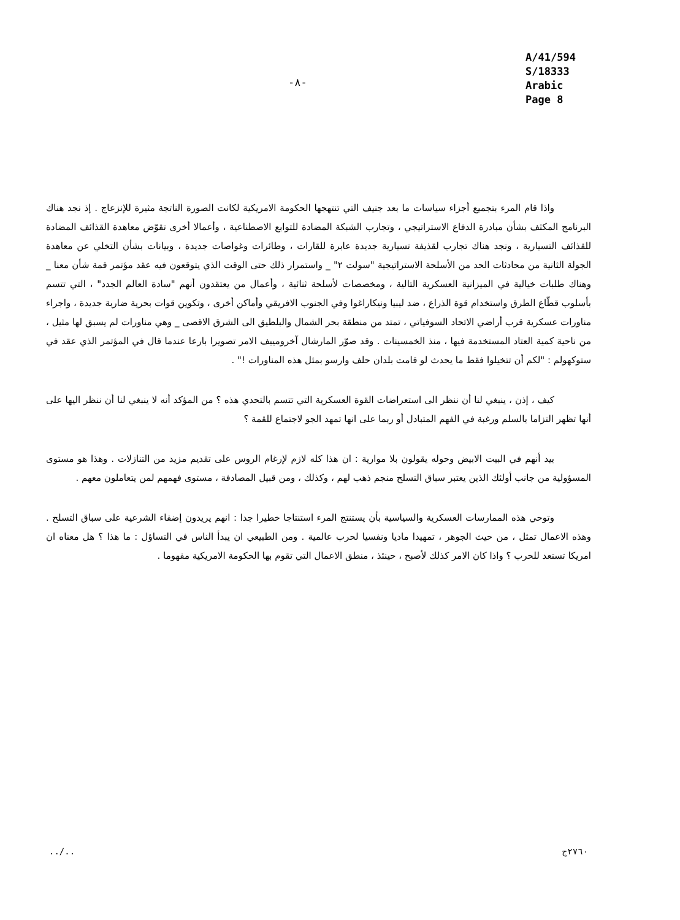-٨-
A/41/594
S/18333
Arabic
Page 8
واذا قام المرء بتجميع أجزاء سياسات ما بعد جنيف التي تنتهجها الحكومة الامريكية لكانت الصورة الناتجة مثيرة للإنزعاج . إذ نجد هناك البرنامج المكثف بشأن مبادرة الدفاع الاستراتيجي ، وتجارب الشبكة المضادة للتوابع الاصطناعية ، وأعمالا أخرى تقوّض معاهدة القذائف المضادة للقذائف التسيارية ، ونجد هناك تجارب لقذيفة تسيارية جديدة عابرة للقارات ، وطائرات وغواصات جديدة ، وبيانات بشأن التخلي عن معاهدة الجولة الثانية من محادثات الحد من الأسلحة الاستراتيجية "سولت ٢" _ واستمرار ذلك حتى الوقت الذي يتوقعون فيه عقد مؤتمر قمة شأن معنا _ وهناك طلبات خيالية في الميزانية العسكرية التالية ، ومخصصات لأسلحة ثنائية ، وأعمال من يعتقدون أنهم "سادة العالم الجدد" ، التي تتسم بأسلوب قطّاع الطرق واستخدام قوة الذراع ، ضد ليبيا ونيكاراغوا وفي الجنوب الافريقي وأماكن أخرى ، وتكوين قوات بحرية ضاربة جديدة ، واجراء مناورات عسكرية قرب أراضي الاتحاد السوفياتي ، تمتد من منطقة بحر الشمال والبلطيق الى الشرق الاقصى _ وهي مناورات لم يسبق لها مثيل ، من ناحية كمية العتاد المستخدمة فيها ، منذ الخمسينات . وقد صوّر المارشال آخرومييف الامر تصويرا بارعا عندما قال في المؤتمر الذي عقد في ستوكهولم : "لكم أن تتخيلوا فقط ما يحدث لو قامت بلدان حلف وارسو بمثل هذه المناورات !" .
كيف ، إذن ، ينبغي لنا أن ننظر الى استعراضات القوة العسكرية التي تتسم بالتحدي هذه ؟ من المؤكد أنه لا ينبغي لنا أن ننظر اليها على أنها تظهر التزاما بالسلم ورغبة في الفهم المتبادل أو ربما على انها تمهد الجو لاجتماع للقمة ؟
بيد أنهم في البيت الابيض وحوله يقولون بلا موارية : ان هذا كله لازم لإرغام الروس على تقديم مزيد من التنازلات . وهذا هو مستوى المسؤولية من جانب أولئك الذين يعتبر سباق التسلح منجم ذهب لهم ، وكذلك ، ومن قبيل المصادفة ، مستوى فهمهم لمن يتعاملون معهم .
وتوحي هذه الممارسات العسكرية والسياسية بأن يستنتج المرء استنتاجا خطيرا جدا : انهم يريدون إضفاء الشرعية على سباق التسلح . وهذه الاعمال تمثل ، من حيث الجوهر ، تمهيدا ماديا ونفسيا لحرب عالمية . ومن الطبيعي ان يبدأ الناس في التساؤل : ما هذا ؟ هل معناه ان امريكا تستعد للحرب ؟ واذا كان الامر كذلك لأصبح ، حينئذ ، منطق الاعمال التي تقوم بها الحكومة الامريكية مفهوما .
../.. ٢٧٦٠ج